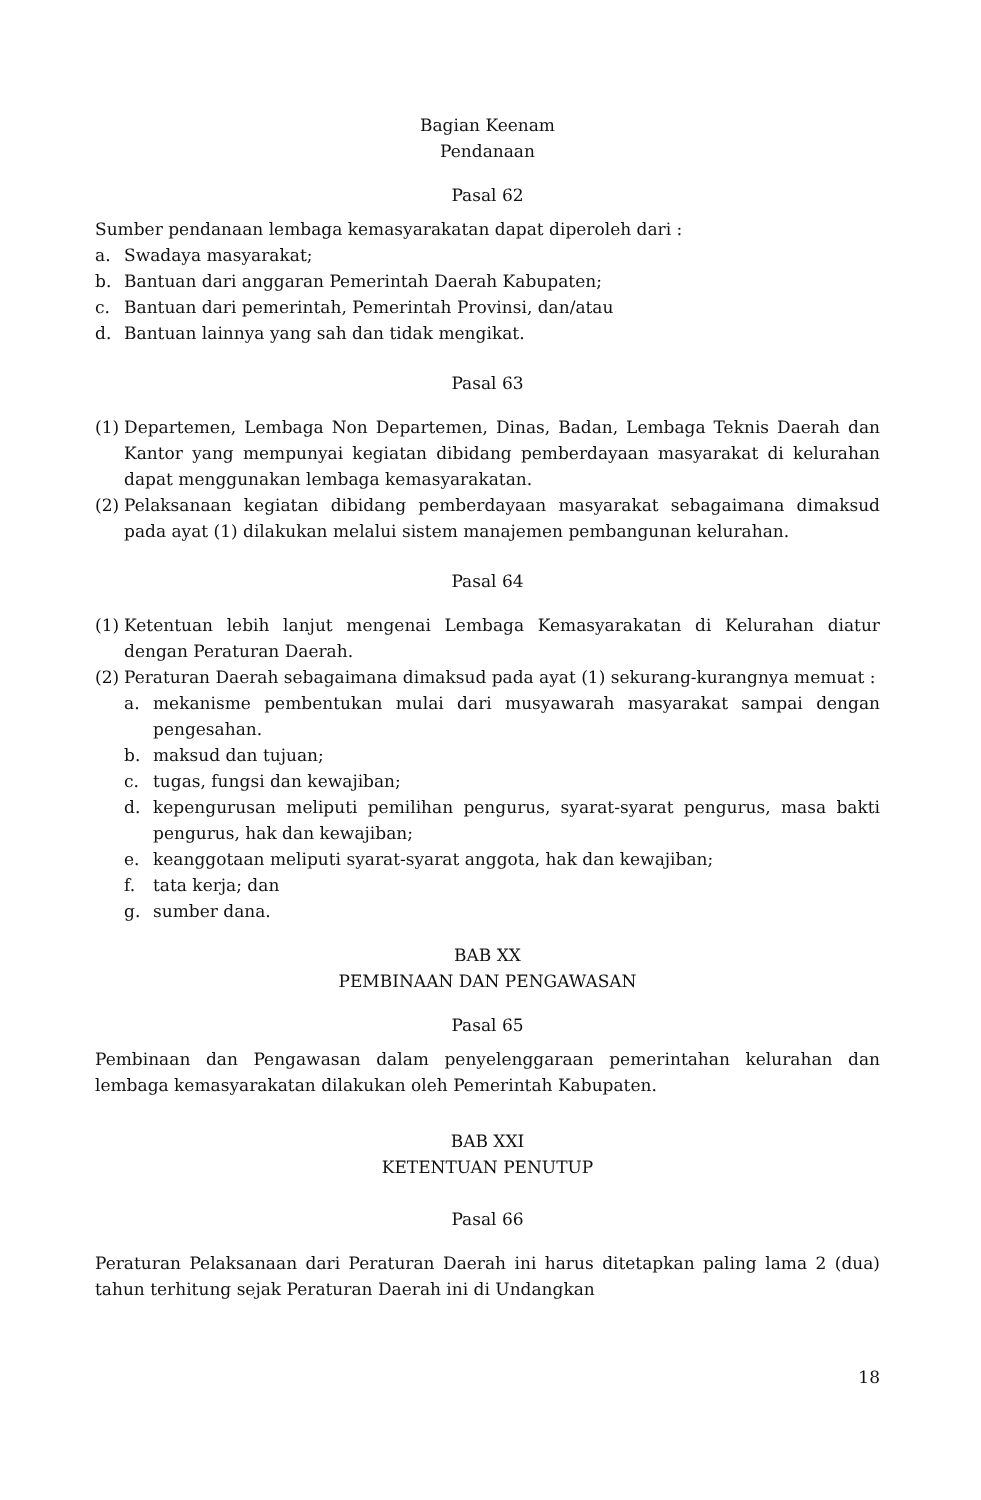Bagian Keenam
Pendanaan
Pasal 62
Sumber pendanaan lembaga kemasyarakatan dapat diperoleh dari :
a. Swadaya masyarakat;
b. Bantuan dari anggaran Pemerintah Daerah Kabupaten;
c. Bantuan dari pemerintah, Pemerintah Provinsi, dan/atau
d. Bantuan lainnya yang sah dan tidak mengikat.
Pasal 63
(1) Departemen, Lembaga Non Departemen, Dinas, Badan, Lembaga Teknis Daerah dan Kantor yang mempunyai kegiatan dibidang pemberdayaan masyarakat di kelurahan dapat menggunakan lembaga kemasyarakatan.
(2) Pelaksanaan kegiatan dibidang pemberdayaan masyarakat sebagaimana dimaksud pada ayat (1) dilakukan melalui sistem manajemen pembangunan kelurahan.
Pasal 64
(1) Ketentuan lebih lanjut mengenai Lembaga Kemasyarakatan di Kelurahan diatur dengan Peraturan Daerah.
(2) Peraturan Daerah sebagaimana dimaksud pada ayat (1) sekurang-kurangnya memuat :
a. mekanisme pembentukan mulai dari musyawarah masyarakat sampai dengan pengesahan.
b. maksud dan tujuan;
c. tugas, fungsi dan kewajiban;
d. kepengurusan meliputi pemilihan pengurus, syarat-syarat pengurus, masa bakti pengurus, hak dan kewajiban;
e. keanggotaan meliputi syarat-syarat anggota, hak dan kewajiban;
f. tata kerja; dan
g. sumber dana.
BAB XX
PEMBINAAN DAN PENGAWASAN
Pasal 65
Pembinaan dan Pengawasan dalam penyelenggaraan pemerintahan kelurahan dan lembaga kemasyarakatan dilakukan oleh Pemerintah Kabupaten.
BAB XXI
KETENTUAN PENUTUP
Pasal 66
Peraturan Pelaksanaan dari Peraturan Daerah ini harus ditetapkan paling lama 2 (dua) tahun terhitung sejak Peraturan Daerah ini di Undangkan
18